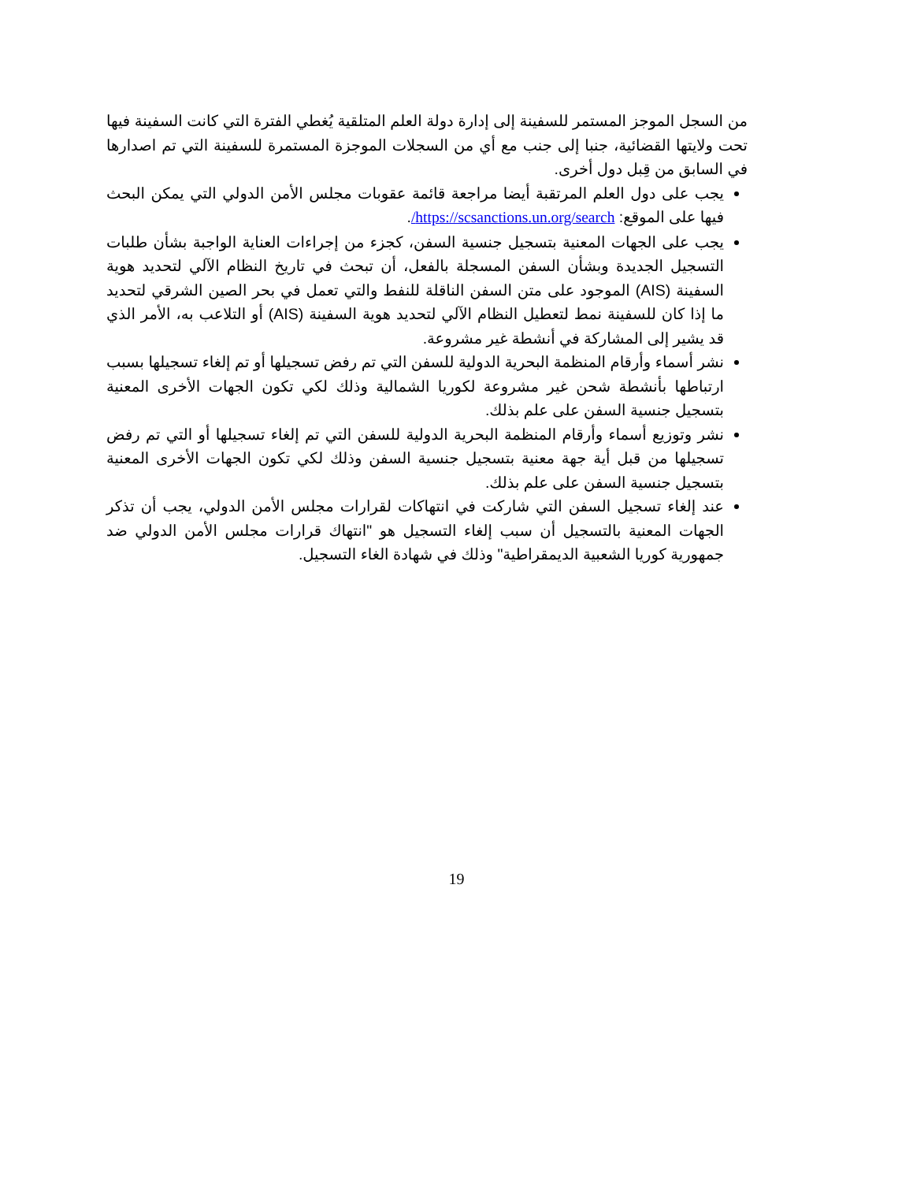من السجل الموجز المستمر للسفينة إلى إدارة دولة العلم المتلقية يُغطي الفترة التي كانت السفينة فيها تحت ولايتها القضائية، جنبا إلى جنب مع أي من السجلات الموجزة المستمرة للسفينة التي تم اصدارها في السابق من قِبل دول أخرى.
يجب على دول العلم المرتقبة أيضا مراجعة قائمة عقوبات مجلس الأمن الدولي التي يمكن البحث فيها على الموقع: https://scsanctions.un.org/search/.
يجب على الجهات المعنية بتسجيل جنسية السفن، كجزء من إجراءات العناية الواجبة بشأن طلبات التسجيل الجديدة وبشأن السفن المسجلة بالفعل، أن تبحث في تاريخ النظام الآلي لتحديد هوية السفينة (AIS) الموجود على متن السفن الناقلة للنفط والتي تعمل في بحر الصين الشرقي لتحديد ما إذا كان للسفينة نمط لتعطيل النظام الآلي لتحديد هوية السفينة (AIS) أو التلاعب به، الأمر الذي قد يشير إلى المشاركة في أنشطة غير مشروعة.
نشر أسماء وأرقام المنظمة البحرية الدولية للسفن التي تم رفض تسجيلها أو تم إلغاء تسجيلها بسبب ارتباطها بأنشطة شحن غير مشروعة لكوريا الشمالية وذلك لكي تكون الجهات الأخرى المعنية بتسجيل جنسية السفن على علم بذلك.
نشر وتوزيع أسماء وأرقام المنظمة البحرية الدولية للسفن التي تم إلغاء تسجيلها أو التي تم رفض تسجيلها من قبل أية جهة معنية بتسجيل جنسية السفن وذلك لكي تكون الجهات الأخرى المعنية بتسجيل جنسية السفن على علم بذلك.
عند إلغاء تسجيل السفن التي شاركت في انتهاكات لقرارات مجلس الأمن الدولي، يجب أن تذكر الجهات المعنية بالتسجيل أن سبب إلغاء التسجيل هو "انتهاك قرارات مجلس الأمن الدولي ضد جمهورية كوريا الشعبية الديمقراطية" وذلك في شهادة الغاء التسجيل.
19